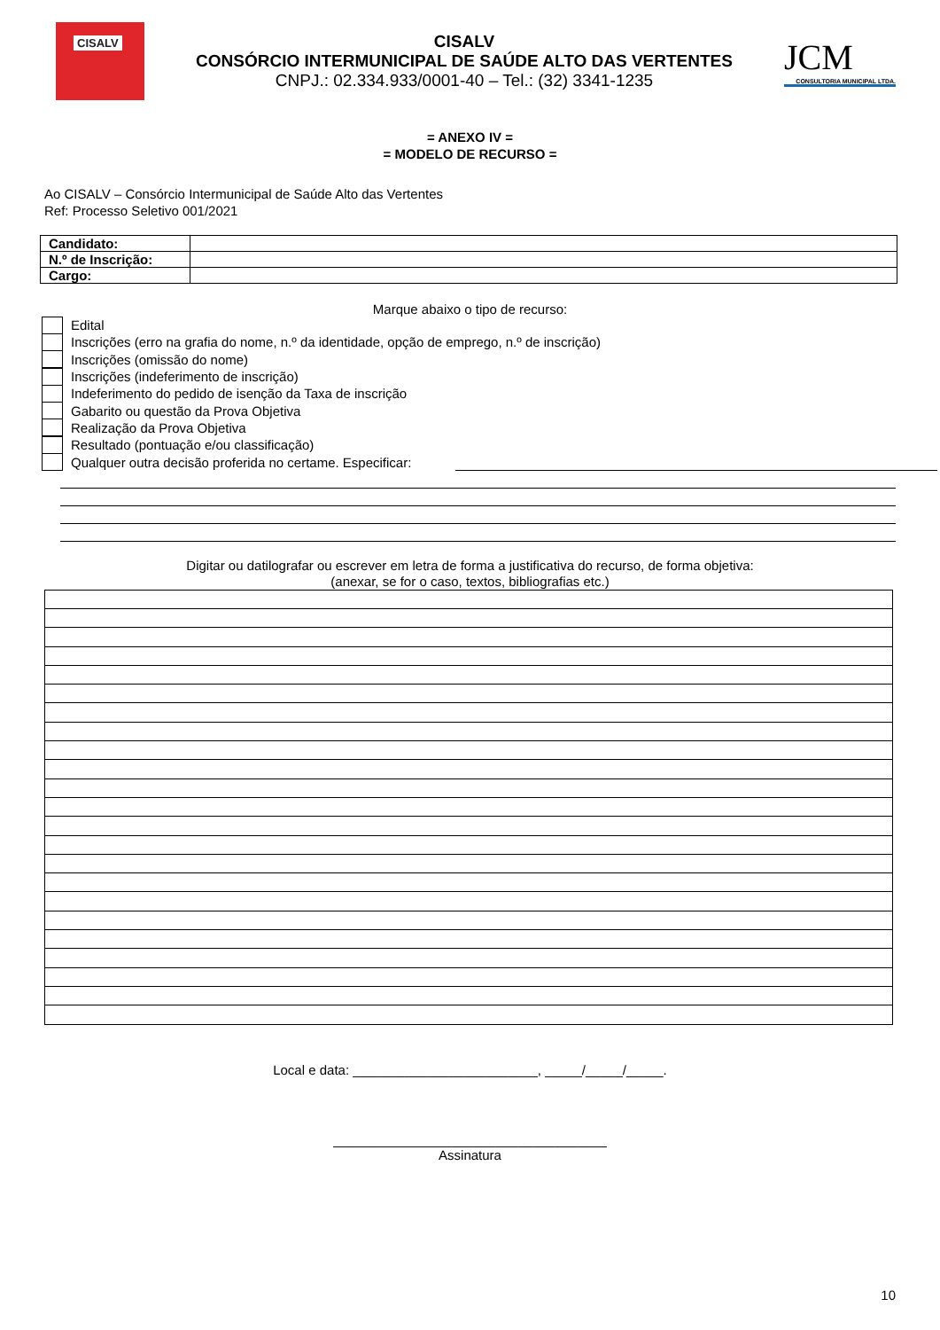CISALV
CISALV
CONSÓRCIO INTERMUNICIPAL DE SAÚDE ALTO DAS VERTENTES
CNPJ.: 02.334.933/0001-40 – Tel.: (32) 3341-1235
JCM
CONSULTORIA MUNICIPAL LTDA.
= ANEXO IV =
= MODELO DE RECURSO =
Ao CISALV – Consórcio Intermunicipal de Saúde Alto das Vertentes
Ref: Processo Seletivo 001/2021
| Candidato: | |
| N.º de Inscrição: | |
| Cargo: | |
Marque abaixo o tipo de recurso:
Edital
Inscrições (erro na grafia do nome, n.º da identidade, opção de emprego, n.º de inscrição)
Inscrições (omissão do nome)
Inscrições (indeferimento de inscrição)
Indeferimento do pedido de isenção da Taxa de inscrição
Gabarito ou questão da Prova Objetiva
Realização da Prova Objetiva
Resultado (pontuação e/ou classificação)
Qualquer outra decisão proferida no certame. Especificar:
Digitar ou datilografar ou escrever em letra de forma a justificativa do recurso, de forma objetiva:
(anexar, se for o caso, textos, bibliografias etc.)
Local e data: _________________________, _____/_____/_____.
_____________________________________
Assinatura
10